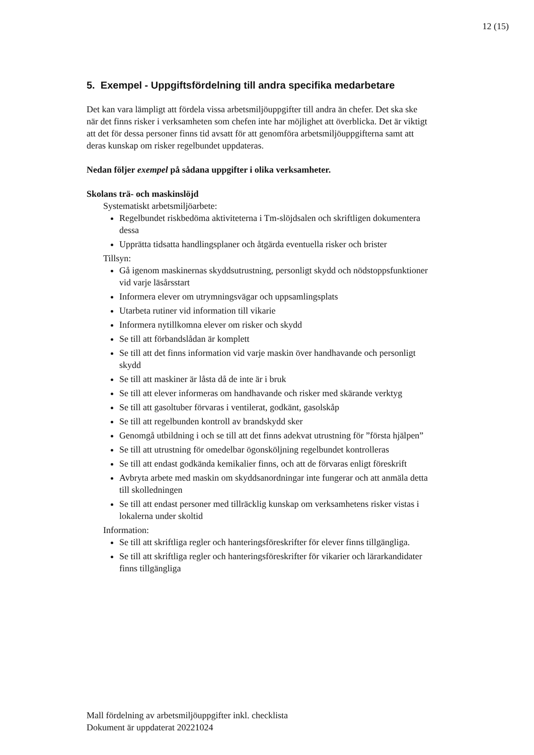12 (15)
5. Exempel - Uppgiftsfördelning till andra specifika medarbetare
Det kan vara lämpligt att fördela vissa arbetsmiljöuppgifter till andra än chefer. Det ska ske när det finns risker i verksamheten som chefen inte har möjlighet att överblicka. Det är viktigt att det för dessa personer finns tid avsatt för att genomföra arbetsmiljöuppgifterna samt att deras kunskap om risker regelbundet uppdateras.
Nedan följer exempel på sådana uppgifter i olika verksamheter.
Skolans trä- och maskinslöjd
Systematiskt arbetsmiljöarbete:
Regelbundet riskbedöma aktiviteterna i Tm-slöjdsalen och skriftligen dokumentera dessa
Upprätta tidsatta handlingsplaner och åtgärda eventuella risker och brister
Tillsyn:
Gå igenom maskinernas skyddsutrustning, personligt skydd och nödstoppsfunktioner vid varje läsårsstart
Informera elever om utrymningsvägar och uppsamlingsplats
Utarbeta rutiner vid information till vikarie
Informera nytillkomna elever om risker och skydd
Se till att förbandslådan är komplett
Se till att det finns information vid varje maskin över handhavande och personligt skydd
Se till att maskiner är låsta då de inte är i bruk
Se till att elever informeras om handhavande och risker med skärande verktyg
Se till att gasoltuber förvaras i ventilerat, godkänt, gasolskåp
Se till att regelbunden kontroll av brandskydd sker
Genomgå utbildning i och se till att det finns adekvat utrustning för ”första hjälpen”
Se till att utrustning för omedelbar ögonsköljning regelbundet kontrolleras
Se till att endast godkända kemikalier finns, och att de förvaras enligt föreskrift
Avbryta arbete med maskin om skyddsanordningar inte fungerar och att anmäla detta till skolledningen
Se till att endast personer med tillräcklig kunskap om verksamhetens risker vistas i lokalerna under skoltid
Information:
Se till att skriftliga regler och hanteringsföreskrifter för elever finns tillgängliga.
Se till att skriftliga regler och hanteringsföreskrifter för vikarier och lärarkandidater finns tillgängliga
Mall fördelning av arbetsmiljöuppgifter inkl. checklista
Dokument är uppdaterat 20221024